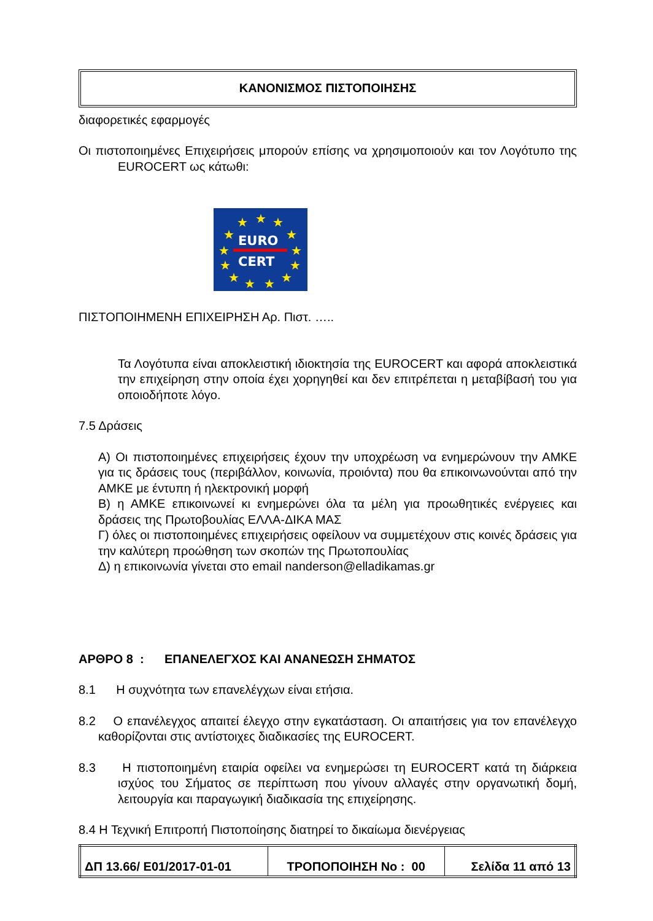ΚΑΝΟΝΙΣΜΟΣ ΠΙΣΤΟΠΟΙΗΣΗΣ
διαφορετικές εφαρμογές
Οι πιστοποιημένες Επιχειρήσεις μπορούν επίσης να χρησιμοποιούν και τον Λογότυπο της EUROCERT ως κάτωθι:
★
★
★
★
★
★
★
★
★
★
★
★
★
EURO
CERT
ΠΙΣΤΟΠΟΙΗΜΕΝΗ ΕΠΙΧΕΙΡΗΣΗ Αρ. Πιστ. …..
Τα Λογότυπα είναι αποκλειστική ιδιοκτησία της EUROCERT και αφορά αποκλειστικά την επιχείρηση στην οποία έχει χορηγηθεί και δεν επιτρέπεται η μεταβίβασή του για οποιοδήποτε λόγο.
7.5 Δράσεις
Α) Οι πιστοποιημένες επιχειρήσεις έχουν την υποχρέωση να ενημερώνουν την ΑΜΚΕ για τις δράσεις τους (περιβάλλον, κοινωνία, προιόντα) που θα επικοινωνούνται από την ΑΜΚΕ με έντυπη ή ηλεκτρονική μορφή
Β) η ΑΜΚΕ επικοινωνεί κι ενημερώνει όλα τα μέλη για προωθητικές ενέργειες και δράσεις της Πρωτοβουλίας ΕΛΛΑ-ΔΙΚΑ ΜΑΣ
Γ) όλες οι πιστοποιημένες επιχειρήσεις οφείλουν να συμμετέχουν στις κοινές δράσεις για την καλύτερη προώθηση των σκοπών της Πρωτοπουλίας
Δ) η επικοινωνία γίνεται στο email nanderson@elladikamas.gr
ΑΡΘΡΟ 8 : ΕΠΑΝΕΛΕΓΧΟΣ ΚΑΙ ΑΝΑΝΕΩΣΗ ΣΗΜΑΤΟΣ
8.1 Η συχνότητα των επανελέγχων είναι ετήσια.
8.2 Ο επανέλεγχος απαιτεί έλεγχο στην εγκατάσταση. Οι απαιτήσεις για τον επανέλεγχο καθορίζονται στις αντίστοιχες διαδικασίες της EUROCERT.
8.3 Η πιστοποιημένη εταιρία οφείλει να ενημερώσει τη EUROCERT κατά τη διάρκεια ισχύος του Σήματος σε περίπτωση που γίνουν αλλαγές στην οργανωτική δομή, λειτουργία και παραγωγική διαδικασία της επιχείρησης.
8.4 Η Τεχνική Επιτροπή Πιστοποίησης διατηρεί το δικαίωμα διενέργειας
| ΔΠ 13.66/ Ε01/2017-01-01 | ΤΡΟΠΟΠΟΙΗΣΗ Νο : 00 | Σελίδα 11 από 13 |